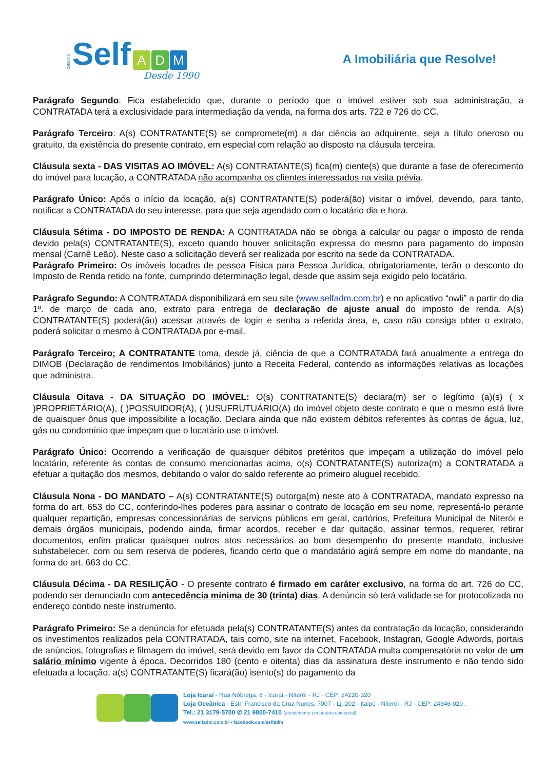CJ5319-0 Self A D M
Desde 1990
A Imobiliária que Resolve!
Parágrafo Segundo: Fica estabelecido que, durante o período que o imóvel estiver sob sua administração, a CONTRATADA terá a exclusividade para intermediação da venda, na forma dos arts. 722 e 726 do CC.
Parágrafo Terceiro: A(s) CONTRATANTE(S) se compromete(m) a dar ciência ao adquirente, seja a título oneroso ou gratuito, da existência do presente contrato, em especial com relação ao disposto na cláusula terceira.
Cláusula sexta - DAS VISITAS AO IMÓVEL: A(s) CONTRATANTE(S) fica(m) ciente(s) que durante a fase de oferecimento do imóvel para locação, a CONTRATADA não acompanha os clientes interessados na visita prévia.
Parágrafo Único: Após o início da locação, a(s) CONTRATANTE(S) poderá(ão) visitar o imóvel, devendo, para tanto, notificar a CONTRATADA do seu interesse, para que seja agendado com o locatário dia e hora.
Cláusula Sétima - DO IMPOSTO DE RENDA: A CONTRATADA não se obriga a calcular ou pagar o imposto de renda devido pela(s) CONTRATANTE(S), exceto quando houver solicitação expressa do mesmo para pagamento do imposto mensal (Carnê Leão). Neste caso a solicitação deverá ser realizada por escrito na sede da CONTRATADA.
Parágrafo Primeiro: Os imóveis locados de pessoa Física para Pessoa Jurídica, obrigatoriamente, terão o desconto do Imposto de Renda retido na fonte, cumprindo determinação legal, desde que assim seja exigido pelo locatário.
Parágrafo Segundo: A CONTRATADA disponibilizará em seu site (www.selfadm.com.br) e no aplicativo “owli” a partir do dia 1º. de março de cada ano, extrato para entrega de declaração de ajuste anual do imposto de renda. A(s) CONTRATANTE(S) poderá(ão) acessar através de login e senha a referida área, e, caso não consiga obter o extrato, poderá solicitar o mesmo à CONTRATADA por e-mail.
Parágrafo Terceiro; A CONTRATANTE toma, desde já, ciência de que a CONTRATADA fará anualmente a entrega do DIMOB (Declaração de rendimentos Imobiliários) junto a Receita Federal, contendo as informações relativas as locações que administra.
Cláusula Oitava - DA SITUAÇÃO DO IMÓVEL: O(s) CONTRATANTE(S) declara(m) ser o legítimo (a)(s) ( x )PROPRIETÁRIO(A), ( )POSSUIDOR(A), ( )USUFRUTUÁRIO(A) do imóvel objeto deste contrato e que o mesmo está livre de quaisquer ônus que impossibilite a locação. Declara ainda que não existem débitos referentes às contas de água, luz, gás ou condomínio que impeçam que o locatário use o imóvel.
Parágrafo Único: Ocorrendo a verificação de quaisquer débitos pretéritos que impeçam a utilização do imóvel pelo locatário, referente às contas de consumo mencionadas acima, o(s) CONTRATANTE(S) autoriza(m) a CONTRATADA a efetuar a quitação dos mesmos, debitando o valor do saldo referente ao primeiro aluguel recebido.
Cláusula Nona - DO MANDATO – A(s) CONTRATANTE(S) outorga(m) neste ato à CONTRATADA, mandato expresso na forma do art. 653 do CC, conferindo-lhes poderes para assinar o contrato de locação em seu nome, representá-lo perante qualquer repartição, empresas concessionárias de serviços públicos em geral, cartórios, Prefeitura Municipal de Niterói e demais órgãos municipais, podendo ainda, firmar acordos, receber e dar quitação, assinar termos, requerer, retirar documentos, enfim praticar quaisquer outros atos necessários ao bom desempenho do presente mandato, inclusive substabelecer, com ou sem reserva de poderes, ficando certo que o mandatário agirá sempre em nome do mandante, na forma do art. 663 do CC.
Cláusula Décima - DA RESILIÇÃO - O presente contrato é firmado em caráter exclusivo, na forma do art. 726 do CC, podendo ser denunciado com antecedência mínima de 30 (trinta) dias. A denúncia só terá validade se for protocolizada no endereço contido neste instrumento.
Parágrafo Primeiro: Se a denúncia for efetuada pela(s) CONTRATANTE(S) antes da contratação da locação, considerando os investimentos realizados pela CONTRATADA, tais como, site na internet, Facebook, Instagran, Google Adwords, portais de anúncios, fotografias e filmagem do imóvel, será devido em favor da CONTRATADA multa compensatória no valor de um salário mínimo vigente à época. Decorridos 180 (cento e oitenta) dias da assinatura deste instrumento e não tendo sido efetuada a locação, a(s) CONTRATANTE(S) ficará(ão) isento(s) do pagamento da
Loja Icaraí - Rua Nóbrega, 8 - Icaraí - Niterói - RJ - CEP: 24220-320
Loja Oceânica - Estr. Francisco da Cruz Nunes, 7007 - Lj. 202 - Itaipú - Niterói - RJ - CEP: 24346-020 .
Tel.: 21 3179-5700 ✆ 21 9800-7410 (atendimento em horário comercial)
www.selfadm.com.br • facebook.com/selfadm